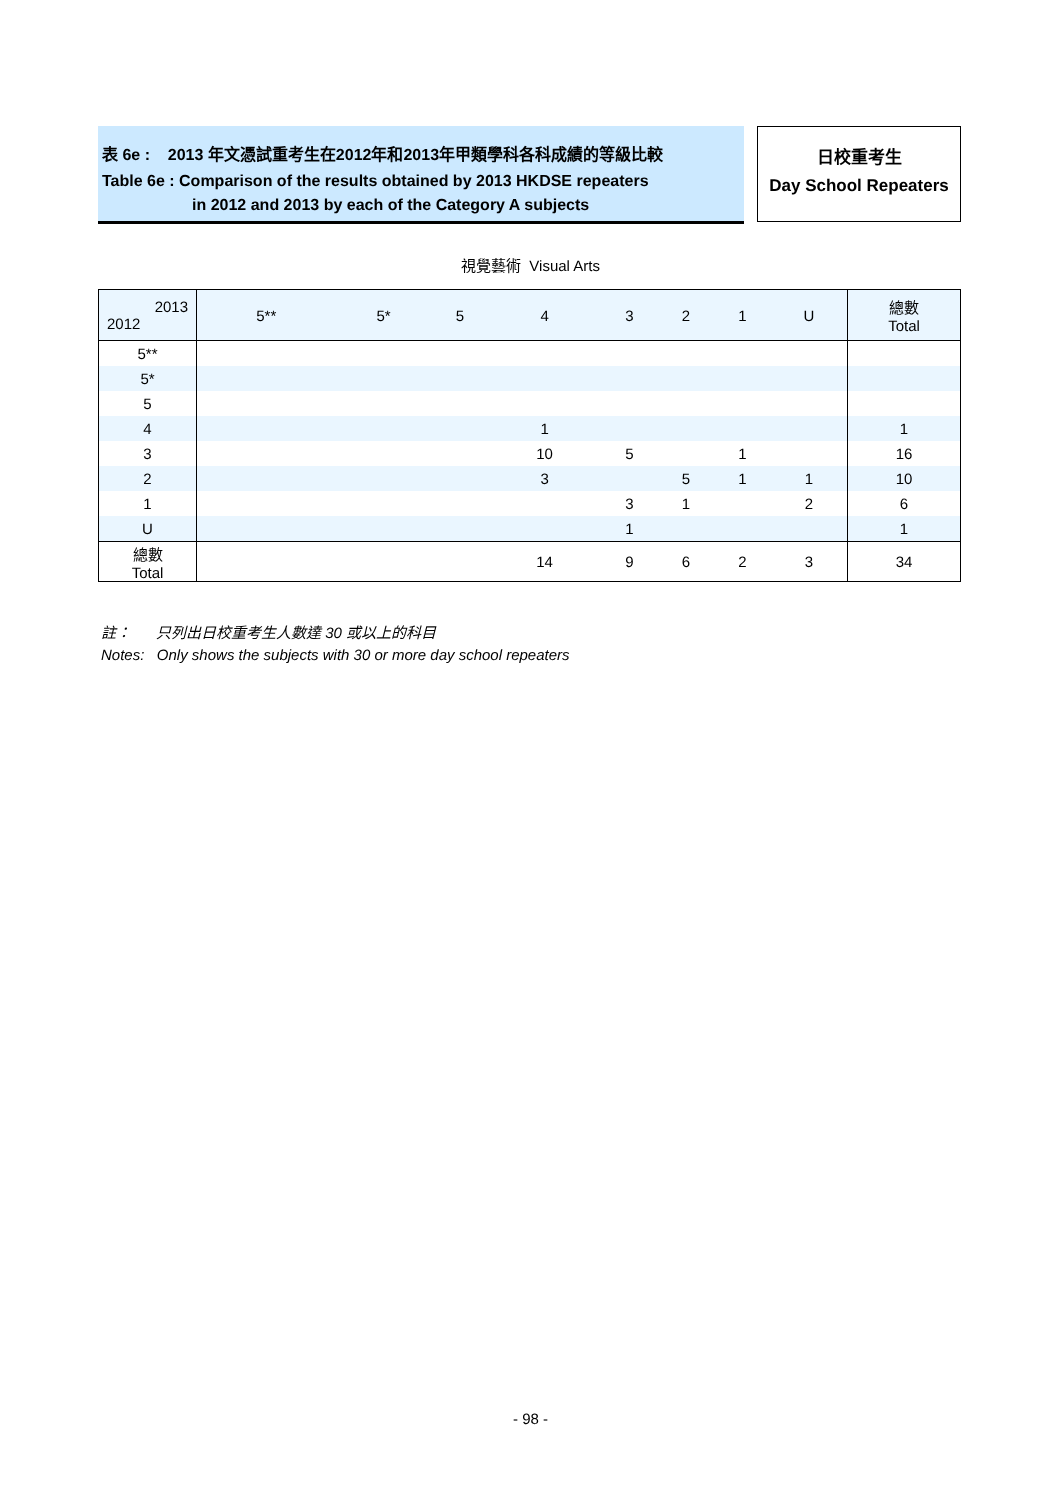表 6e : 2013 年文憑試重考生在2012年和2013年甲類學科各科成績的等級比較
Table 6e : Comparison of the results obtained by 2013 HKDSE repeaters
in 2012 and 2013 by each of the Category A subjects
日校重考生
Day School Repeaters
視覺藝術 Visual Arts
| 2013 2012 | 5** | 5* | 5 | 4 | 3 | 2 | 1 | U | 總數 Total |
| --- | --- | --- | --- | --- | --- | --- | --- | --- | --- |
| 5** | | | | | | | | | |
| 5* | | | | | | | | | |
| 5 | | | | | | | | | |
| 4 | | | | 1 | | | | | 1 |
| 3 | | | | 10 | 5 | | 1 | | 16 |
| 2 | | | | 3 | | 5 | 1 | 1 | 10 |
| 1 | | | | | 3 | 1 | | 2 | 6 |
| U | | | | | 1 | | | | 1 |
| 總數 Total | | | | 14 | 9 | 6 | 2 | 3 | 34 |
註： 只列出日校重考生人數達 30 或以上的科目
Notes: Only shows the subjects with 30 or more day school repeaters
- 98 -